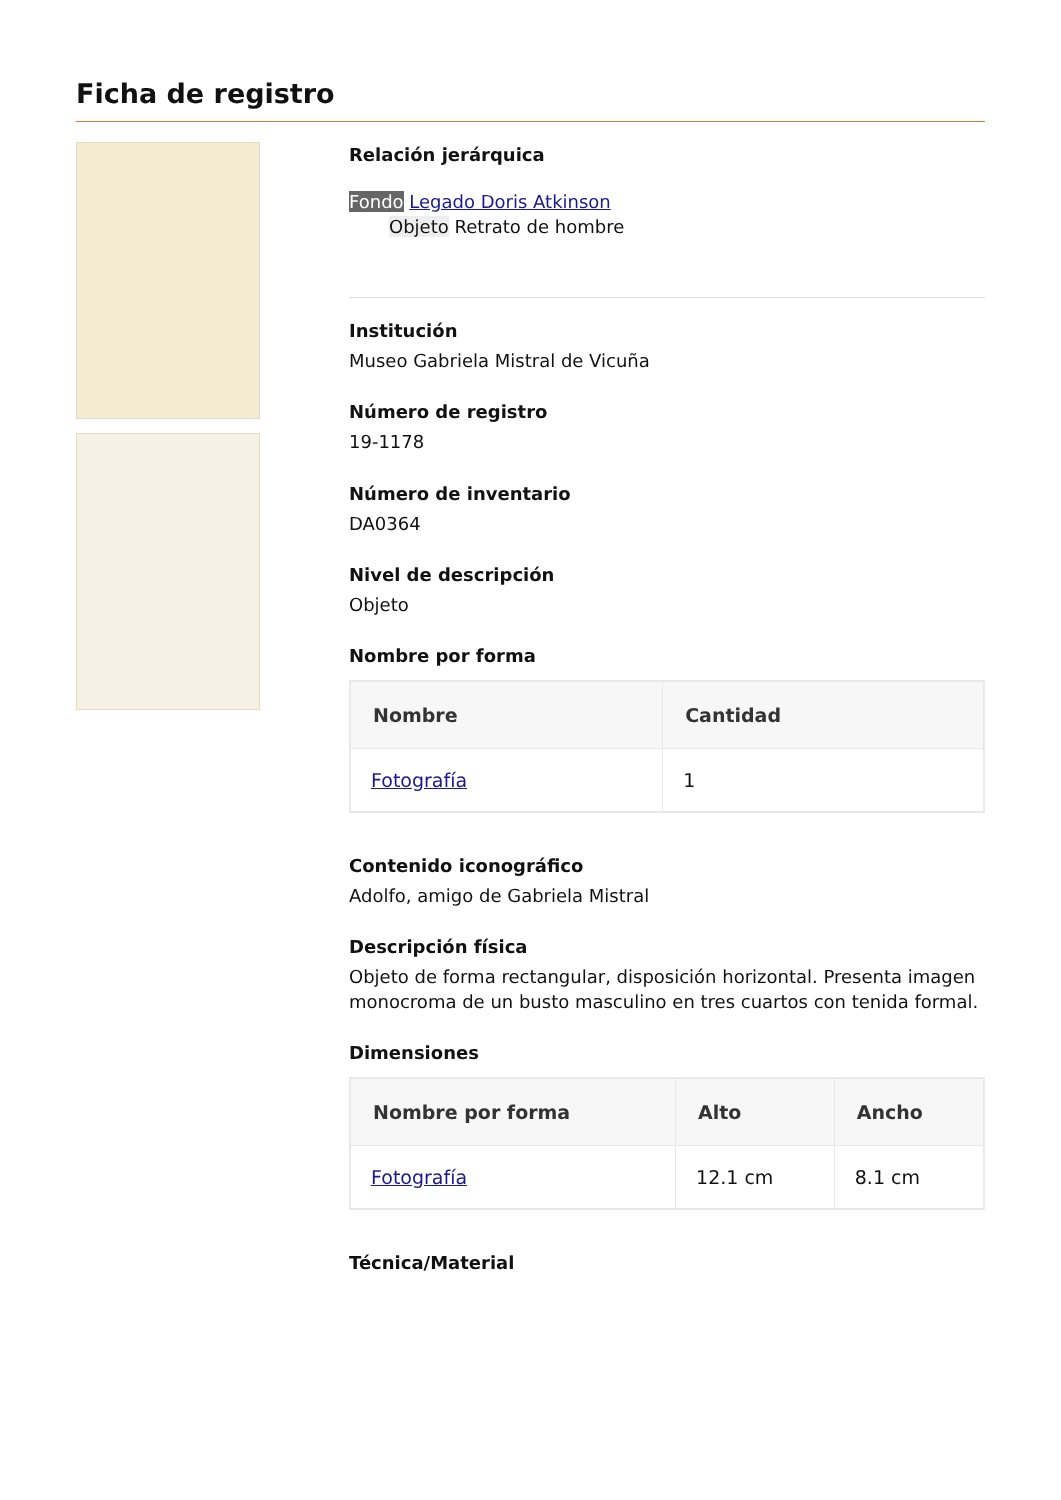Ficha de registro
Relación jerárquica
Fondo Legado Doris Atkinson
Objeto Retrato de hombre
Institución
Museo Gabriela Mistral de Vicuña
Número de registro
19-1178
Número de inventario
DA0364
Nivel de descripción
Objeto
Nombre por forma
| Nombre | Cantidad |
| --- | --- |
| Fotografía | 1 |
Contenido iconográfico
Adolfo, amigo de Gabriela Mistral
Descripción física
Objeto de forma rectangular, disposición horizontal. Presenta imagen monocroma de un busto masculino en tres cuartos con tenida formal.
Dimensiones
| Nombre por forma | Alto | Ancho |
| --- | --- | --- |
| Fotografía | 12.1 cm | 8.1 cm |
Técnica/Material